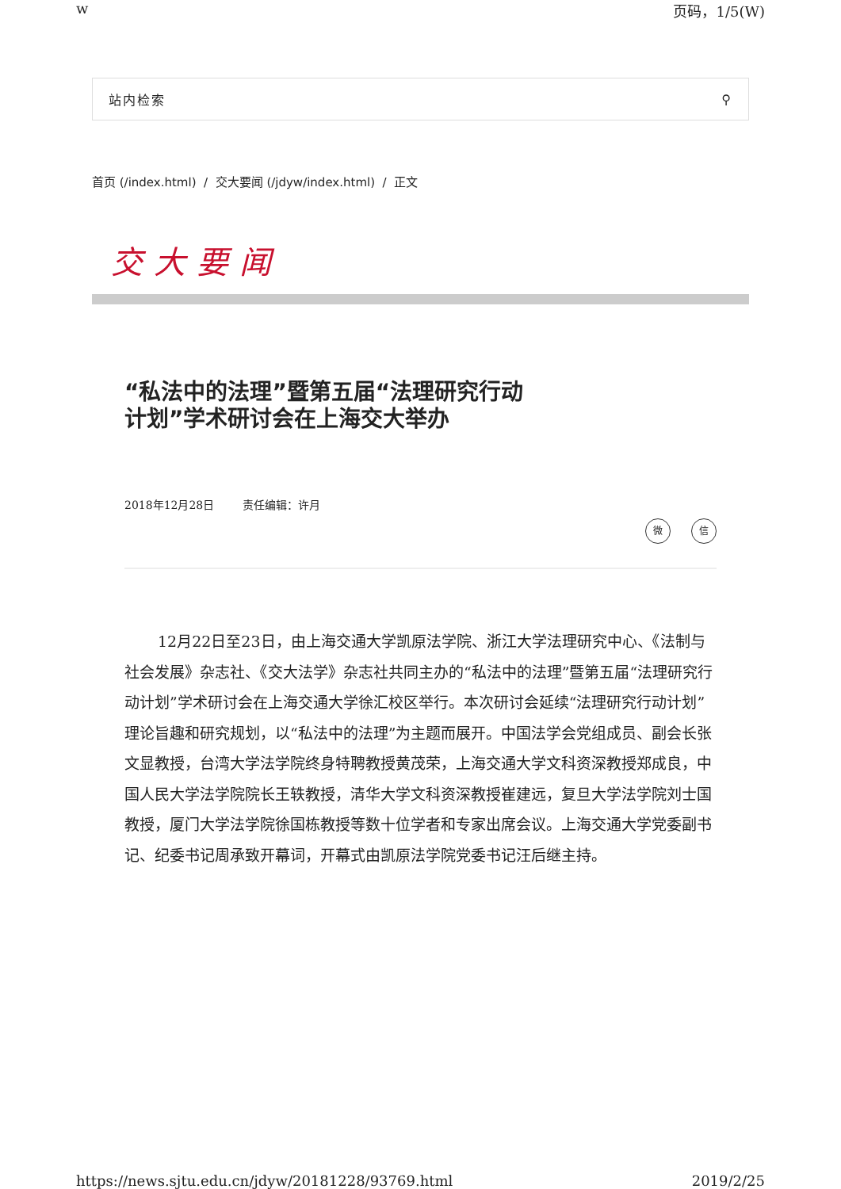w 页码，1/5(W)
站内检索 ⚲
首页 (/index.html) / 交大要闻 (/jdyw/index.html) / 正文
交大要闻
“私法中的法理”暨第五届“法理研究行动计划”学术研讨会在上海交大举办
2018年12月28日 责任编辑：许月
微信
12月22日至23日，由上海交通大学凯原法学院、浙江大学法理研究中心、《法制与社会发展》杂志社、《交大法学》杂志社共同主办的“私法中的法理”暨第五届“法理研究行动计划”学术研讨会在上海交通大学徐汇校区举行。本次研讨会延续“法理研究行动计划”理论旨趣和研究规划，以“私法中的法理”为主题而展开。中国法学会党组成员、副会长张文显教授，台湾大学法学院终身特聘教授黄茂荣，上海交通大学文科资深教授郑成良，中国人民大学法学院院长王轶教授，清华大学文科资深教授崔建远，复旦大学法学院刘士国教授，厦门大学法学院徐国栋教授等数十位学者和专家出席会议。上海交通大学党委副书记、纪委书记周承致开幕词，开幕式由凯原法学院党委书记汪后继主持。
https://news.sjtu.edu.cn/jdyw/20181228/93769.html 2019/2/25